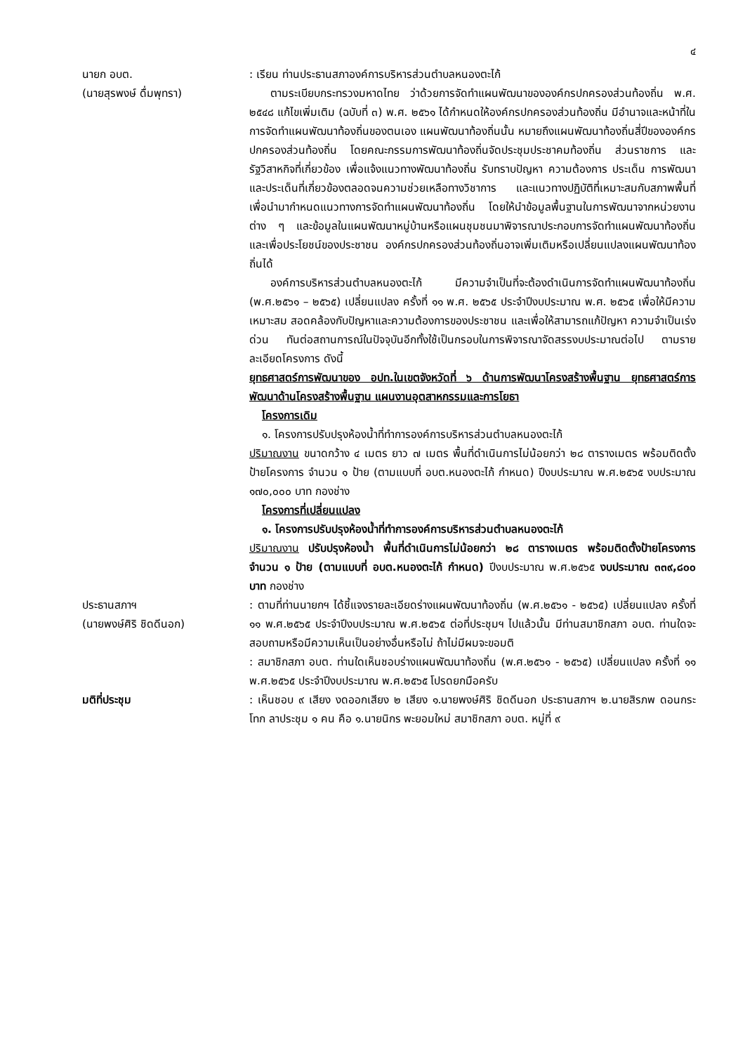๔
นายก อบต.
(นายสุรพงษ์ ดื่มพุทรา)
: เรียน ท่านประธานสภาองค์การบริหารส่วนตำบลหนองตะไก้
ตามระเบียบกระทรวงมหาดไทย ว่าด้วยการจัดทำแผนพัฒนาขององค์กรปกครองส่วนท้องถิ่น พ.ศ. ๒๕๔๘ แก้ไขเพิ่มเติม (ฉบับที่ ๓) พ.ศ. ๒๕๖๑ ได้กำหนดให้องค์กรปกครองส่วนท้องถิ่น มีอำนาจและหน้าที่ในการจัดทำแผนพัฒนาท้องถิ่นของตนเอง แผนพัฒนาท้องถิ่นนั้น หมายถึงแผนพัฒนาท้องถิ่นสี่ปีขององค์กรปกครองส่วนท้องถิ่น โดยคณะกรรมการพัฒนาท้องถิ่นจัดประชุมประชาคมท้องถิ่น ส่วนราชการ และรัฐวิสาหกิจที่เกี่ยวข้อง เพื่อแจ้งแนวทางพัฒนาท้องถิ่น รับทราบปัญหา ความต้องการ ประเด็น การพัฒนาและประเด็นที่เกี่ยวข้องตลอดจนความช่วยเหลือทางวิชาการ และแนวทางปฏิบัติที่เหมาะสมกับสภาพพื้นที่เพื่อนำมากำหนดแนวทางการจัดทำแผนพัฒนาท้องถิ่น โดยให้นำข้อมูลพื้นฐานในการพัฒนาจากหน่วยงานต่าง ๆ และข้อมูลในแผนพัฒนาหมู่บ้านหรือแผนชุมชนมาพิจารณาประกอบการจัดทำแผนพัฒนาท้องถิ่น และเพื่อประโยชน์ของประชาชน องค์กรปกครองส่วนท้องถิ่นอาจเพิ่มเติมหรือเปลี่ยนแปลงแผนพัฒนาท้องถิ่นได้
องค์การบริหารส่วนตำบลหนองตะไก้ มีความจำเป็นที่จะต้องดำเนินการจัดทำแผนพัฒนาท้องถิ่น (พ.ศ.๒๕๖๑ – ๒๕๖๕) เปลี่ยนแปลง ครั้งที่ ๑๑ พ.ศ. ๒๕๖๕ ประจำปีงบประมาณ พ.ศ. ๒๕๖๕ เพื่อให้มีความเหมาะสม สอดคล้องกับปัญหาและความต้องการของประชาชน และเพื่อให้สามารถแก้ปัญหา ความจำเป็นเร่งด่วน ทันต่อสถานการณ์ในปัจจุบันอีกทั้งใช้เป็นกรอบในการพิจารณาจัดสรรงบประมาณต่อไป ตามรายละเอียดโครงการ ดังนี้
ยุทธศาสตร์การพัฒนาของ อปท.ในเขตจังหวัดที่ ๖ ด้านการพัฒนาโครงสร้างพื้นฐาน ยุทธศาสตร์การพัฒนาด้านโครงสร้างพื้นฐาน แผนงานอุตสาหกรรมและการโยธา
โครงการเดิม
๑. โครงการปรับปรุงห้องน้ำที่ทำการองค์การบริหารส่วนตำบลหนองตะไก้
ปริมาณงาน ขนาดกว้าง ๔ เมตร ยาว ๗ เมตร พื้นที่ดำเนินการไม่น้อยกว่า ๒๘ ตารางเมตร พร้อมติดตั้งป้ายโครงการ จำนวน ๑ ป้าย (ตามแบบที่ อบต.หนองตะไก้ กำหนด) ปีงบประมาณ พ.ศ.๒๕๖๕ งบประมาณ ๑๗๐,๐๐๐ บาท กองช่าง
โครงการที่เปลี่ยนแปลง
๑. โครงการปรับปรุงห้องน้ำที่ทำการองค์การบริหารส่วนตำบลหนองตะไก้
ปริมาณงาน ปรับปรุงห้องน้ำ พื้นที่ดำเนินการไม่น้อยกว่า ๒๘ ตารางเมตร พร้อมติดตั้งป้ายโครงการ จำนวน ๑ ป้าย (ตามแบบที่ อบต.หนองตะไก้ กำหนด) ปีงบประมาณ พ.ศ.๒๕๖๕ งบประมาณ ๓๓๙,๘๐๐ บาท กองช่าง
ประธานสภาฯ
(นายพงษ์ศิริ ชิดดีนอก)
: ตามที่ท่านนายกฯ ได้ชี้แจงรายละเอียดร่างแผนพัฒนาท้องถิ่น (พ.ศ.๒๕๖๑ - ๒๕๖๕) เปลี่ยนแปลง ครั้งที่ ๑๑ พ.ศ.๒๕๖๕ ประจำปีงบประมาณ พ.ศ.๒๕๖๕ ต่อที่ประชุมฯ ไปแล้วนั้น มีท่านสมาชิกสภา อบต. ท่านใดจะสอบถามหรือมีความเห็นเป็นอย่างอื่นหรือไม่ ถ้าไม่มีผมจะขอมติ
: สมาชิกสภา อบต. ท่านใดเห็นชอบร่างแผนพัฒนาท้องถิ่น (พ.ศ.๒๕๖๑ - ๒๕๖๕) เปลี่ยนแปลง ครั้งที่ ๑๑ พ.ศ.๒๕๖๕ ประจำปีงบประมาณ พ.ศ.๒๕๖๕ โปรดยกมือครับ
มติที่ประชุม : เห็นชอบ ๙ เสียง งดออกเสียง ๒ เสียง ๑.นายพงษ์ศิริ ชิดดีนอก ประธานสภาฯ ๒.นายสิรภพ ดอนกระโทก ลาประชุม ๑ คน คือ ๑.นายนิกร พะยอมใหม่ สมาชิกสภา อบต. หมู่ที่ ๙